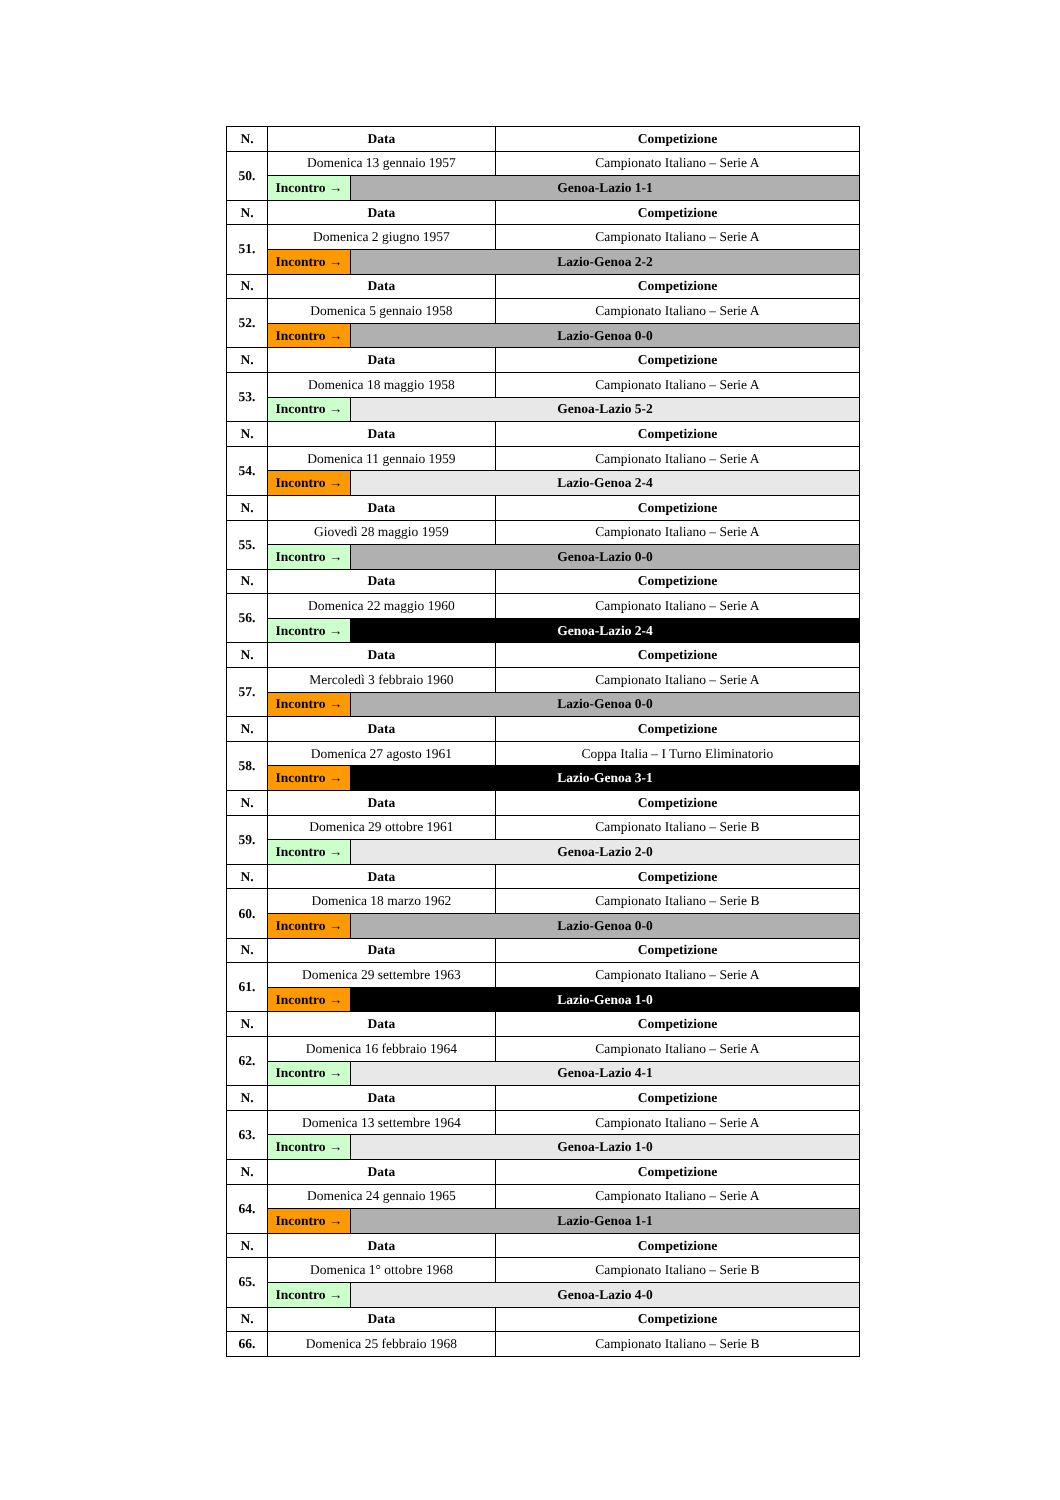| N. | Data | | Competizione |
| --- | --- | --- | --- |
| 50. | Domenica 13 gennaio 1957 | | Campionato Italiano – Serie A |
| | Incontro → | Genoa-Lazio 1-1 | |
| N. | Data | | Competizione |
| 51. | Domenica 2 giugno 1957 | | Campionato Italiano – Serie A |
| | Incontro → | Lazio-Genoa 2-2 | |
| N. | Data | | Competizione |
| 52. | Domenica 5 gennaio 1958 | | Campionato Italiano – Serie A |
| | Incontro → | Lazio-Genoa 0-0 | |
| N. | Data | | Competizione |
| 53. | Domenica 18 maggio 1958 | | Campionato Italiano – Serie A |
| | Incontro → | Genoa-Lazio 5-2 | |
| N. | Data | | Competizione |
| 54. | Domenica 11 gennaio 1959 | | Campionato Italiano – Serie A |
| | Incontro → | Lazio-Genoa 2-4 | |
| N. | Data | | Competizione |
| 55. | Giovedì 28 maggio 1959 | | Campionato Italiano – Serie A |
| | Incontro → | Genoa-Lazio 0-0 | |
| N. | Data | | Competizione |
| 56. | Domenica 22 maggio 1960 | | Campionato Italiano – Serie A |
| | Incontro → | Genoa-Lazio 2-4 | |
| N. | Data | | Competizione |
| 57. | Mercoledì 3 febbraio 1960 | | Campionato Italiano – Serie A |
| | Incontro → | Lazio-Genoa 0-0 | |
| N. | Data | | Competizione |
| 58. | Domenica 27 agosto 1961 | | Coppa Italia – I Turno Eliminatorio |
| | Incontro → | Lazio-Genoa 3-1 | |
| N. | Data | | Competizione |
| 59. | Domenica 29 ottobre 1961 | | Campionato Italiano – Serie B |
| | Incontro → | Genoa-Lazio 2-0 | |
| N. | Data | | Competizione |
| 60. | Domenica 18 marzo 1962 | | Campionato Italiano – Serie B |
| | Incontro → | Lazio-Genoa 0-0 | |
| N. | Data | | Competizione |
| 61. | Domenica 29 settembre 1963 | | Campionato Italiano – Serie A |
| | Incontro → | Lazio-Genoa 1-0 | |
| N. | Data | | Competizione |
| 62. | Domenica 16 febbraio 1964 | | Campionato Italiano – Serie A |
| | Incontro → | Genoa-Lazio 4-1 | |
| N. | Data | | Competizione |
| 63. | Domenica 13 settembre 1964 | | Campionato Italiano – Serie A |
| | Incontro → | Genoa-Lazio 1-0 | |
| N. | Data | | Competizione |
| 64. | Domenica 24 gennaio 1965 | | Campionato Italiano – Serie A |
| | Incontro → | Lazio-Genoa 1-1 | |
| N. | Data | | Competizione |
| 65. | Domenica 1° ottobre 1968 | | Campionato Italiano – Serie B |
| | Incontro → | Genoa-Lazio 4-0 | |
| N. | Data | | Competizione |
| 66. | Domenica 25 febbraio 1968 | | Campionato Italiano – Serie B |